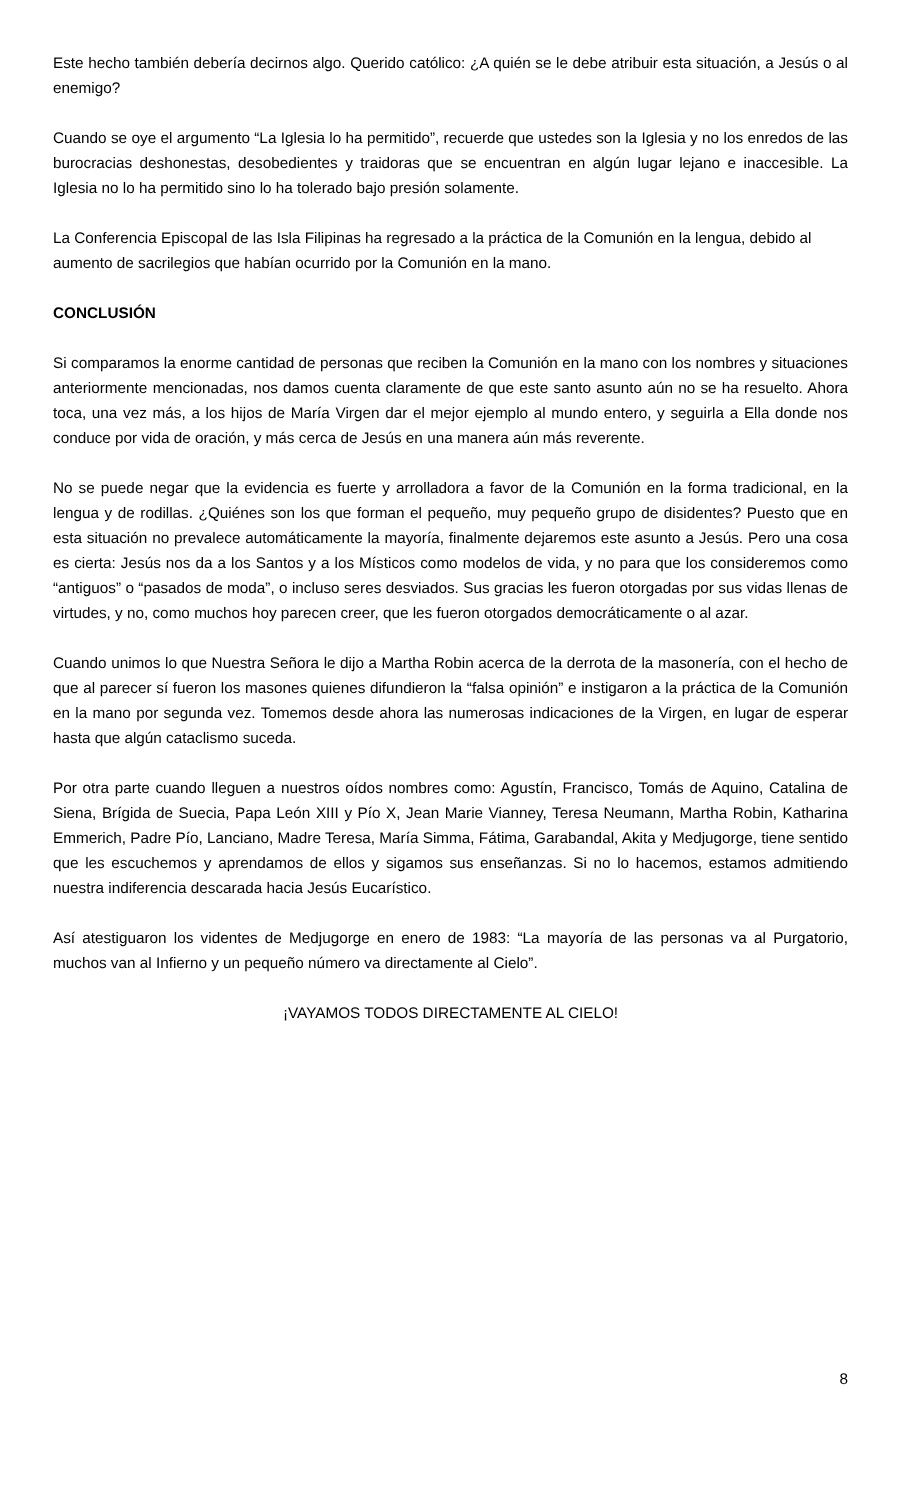Este hecho también debería decirnos algo. Querido católico: ¿A quién se le debe atribuir esta situación, a Jesús o al enemigo?
Cuando se oye el argumento “La Iglesia lo ha permitido”, recuerde que ustedes son la Iglesia y no los enredos de las burocracias deshonestas, desobedientes y traidoras que se encuentran en algún lugar lejano e inaccesible. La Iglesia no lo ha permitido sino lo ha tolerado bajo presión solamente.
La Conferencia Episcopal de las Isla Filipinas ha regresado a la práctica de la Comunión en la lengua, debido al aumento de sacrilegios que habían ocurrido por la Comunión en la mano.
CONCLUSIÓN
Si comparamos la enorme cantidad de personas que reciben la Comunión en la mano con los nombres y situaciones anteriormente mencionadas, nos damos cuenta claramente de que este santo asunto aún no se ha resuelto. Ahora toca, una vez más, a los hijos de María Virgen dar el mejor ejemplo al mundo entero, y seguirla a Ella donde nos conduce por vida de oración, y más cerca de Jesús en una manera aún más reverente.
No se puede negar que la evidencia es fuerte y arrolladora a favor de la Comunión en la forma tradicional, en la lengua y de rodillas. ¿Quiénes son los que forman el pequeño, muy pequeño grupo de disidentes? Puesto que en esta situación no prevalece automáticamente la mayoría, finalmente dejaremos este asunto a Jesús. Pero una cosa es cierta: Jesús nos da a los Santos y a los Místicos como modelos de vida, y no para que los consideremos como “antiguos” o “pasados de moda”, o incluso seres desviados. Sus gracias les fueron otorgadas por sus vidas llenas de virtudes, y no, como muchos hoy parecen creer, que les fueron otorgados democráticamente o al azar.
Cuando unimos lo que Nuestra Señora le dijo a Martha Robin acerca de la derrota de la masonería, con el hecho de que al parecer sí fueron los masones quienes difundieron la “falsa opinión” e instigaron a la práctica de la Comunión en la mano por segunda vez. Tomemos desde ahora las numerosas indicaciones de la Virgen, en lugar de esperar hasta que algún cataclismo suceda.
Por otra parte cuando lleguen a nuestros oídos nombres como: Agustín, Francisco, Tomás de Aquino, Catalina de Siena, Brígida de Suecia, Papa León XIII y Pío X, Jean Marie Vianney, Teresa Neumann, Martha Robin, Katharina Emmerich, Padre Pío, Lanciano, Madre Teresa, María Simma, Fátima, Garabandal, Akita y Medjugorge, tiene sentido que les escuchemos y aprendamos de ellos y sigamos sus enseñanzas. Si no lo hacemos, estamos admitiendo nuestra indiferencia descarada hacia Jesús Eucarístico.
Así atestiguaron los videntes de Medjugorge en enero de 1983: “La mayoría de las personas va al Purgatorio, muchos van al Infierno y un pequeño número va directamente al Cielo”.
¡VAYAMOS TODOS DIRECTAMENTE AL CIELO!
8